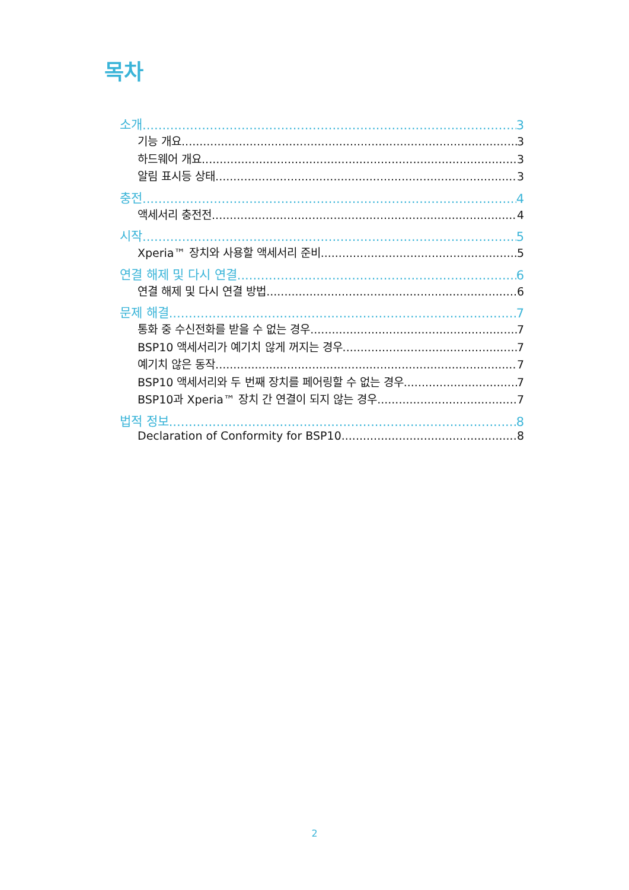목차
소개 3
기능 개요 3
하드웨어 개요 3
알림 표시등 상태 3
충전 4
액세서리 충전전 4
시작 5
Xperia™ 장치와 사용할 액세서리 준비 5
연결 해제 및 다시 연결 6
연결 해제 및 다시 연결 방법 6
문제 해결 7
통화 중 수신전화를 받을 수 없는 경우 7
BSP10 액세서리가 예기치 않게 꺼지는 경우 7
예기치 않은 동작 7
BSP10 액세서리와 두 번째 장치를 페어링할 수 없는 경우 7
BSP10과 Xperia™ 장치 간 연결이 되지 않는 경우 7
법적 정보 8
Declaration of Conformity for BSP10 8
2